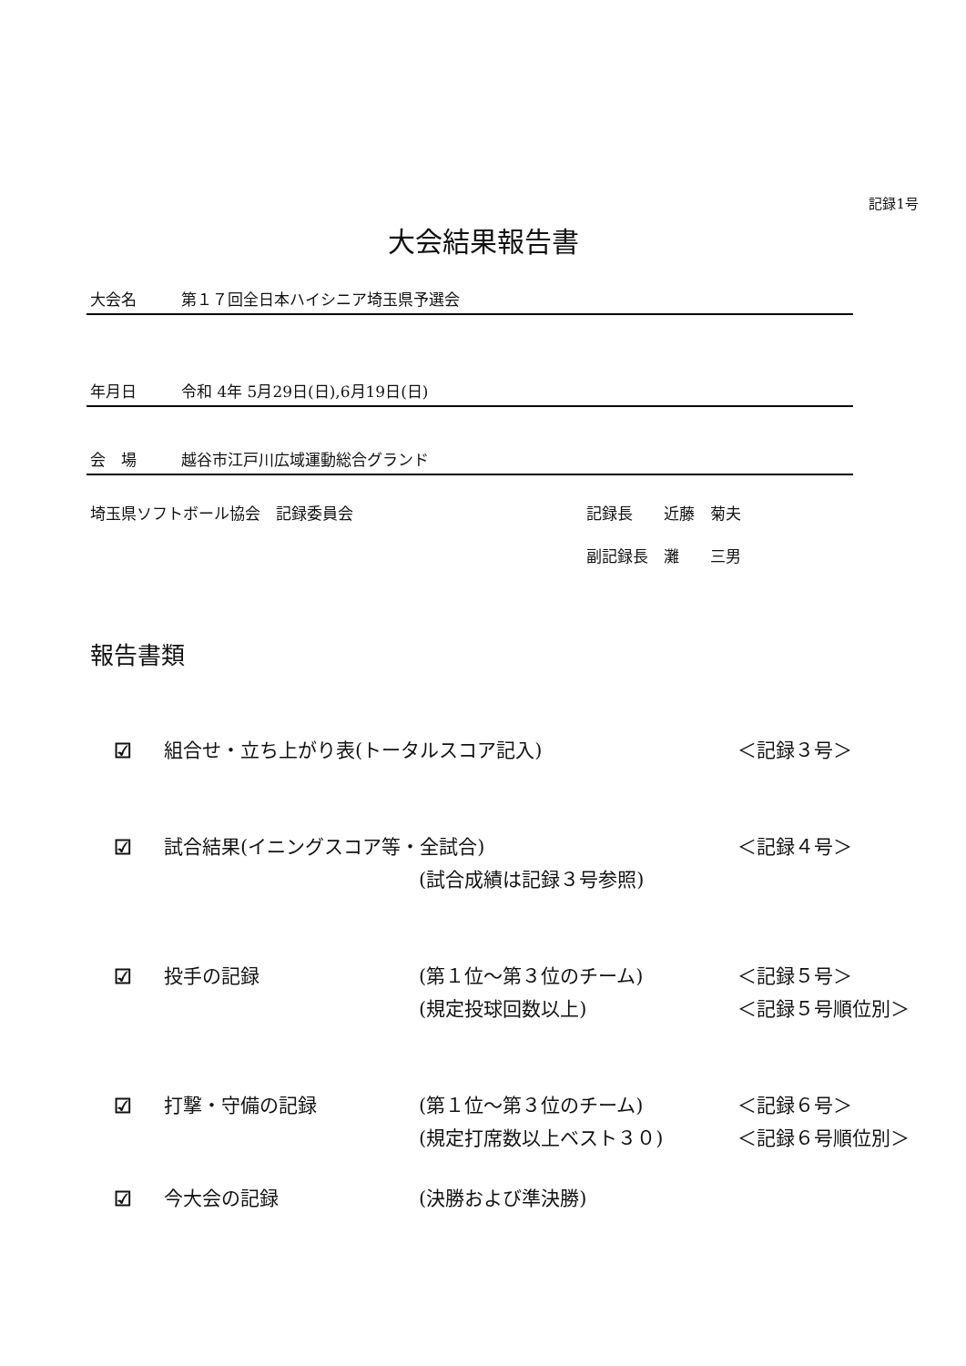記録1号
大会結果報告書
大会名 第１７回全日本ハイシニア埼玉県予選会
年月日 令和 4年 5月29日(日),6月19日(日)
会　場 越谷市江戸川広域運動総合グランド
埼玉県ソフトボール協会　記録委員会 記録長　　近藤　菊夫
副記録長　灘　　三男
報告書類
☑
組合せ・立ち上がり表(トータルスコア記入)
＜記録３号＞
☑
試合結果(イニングスコア等・全試合)
＜記録４号＞
(試合成績は記録３号参照)
☑
投手の記録
(第１位～第３位のチーム)
＜記録５号＞
(規定投球回数以上)
＜記録５号順位別＞
☑
打撃・守備の記録
(第１位～第３位のチーム)
＜記録６号＞
(規定打席数以上ベスト３０)
＜記録６号順位別＞
☑
今大会の記録
(決勝および準決勝)